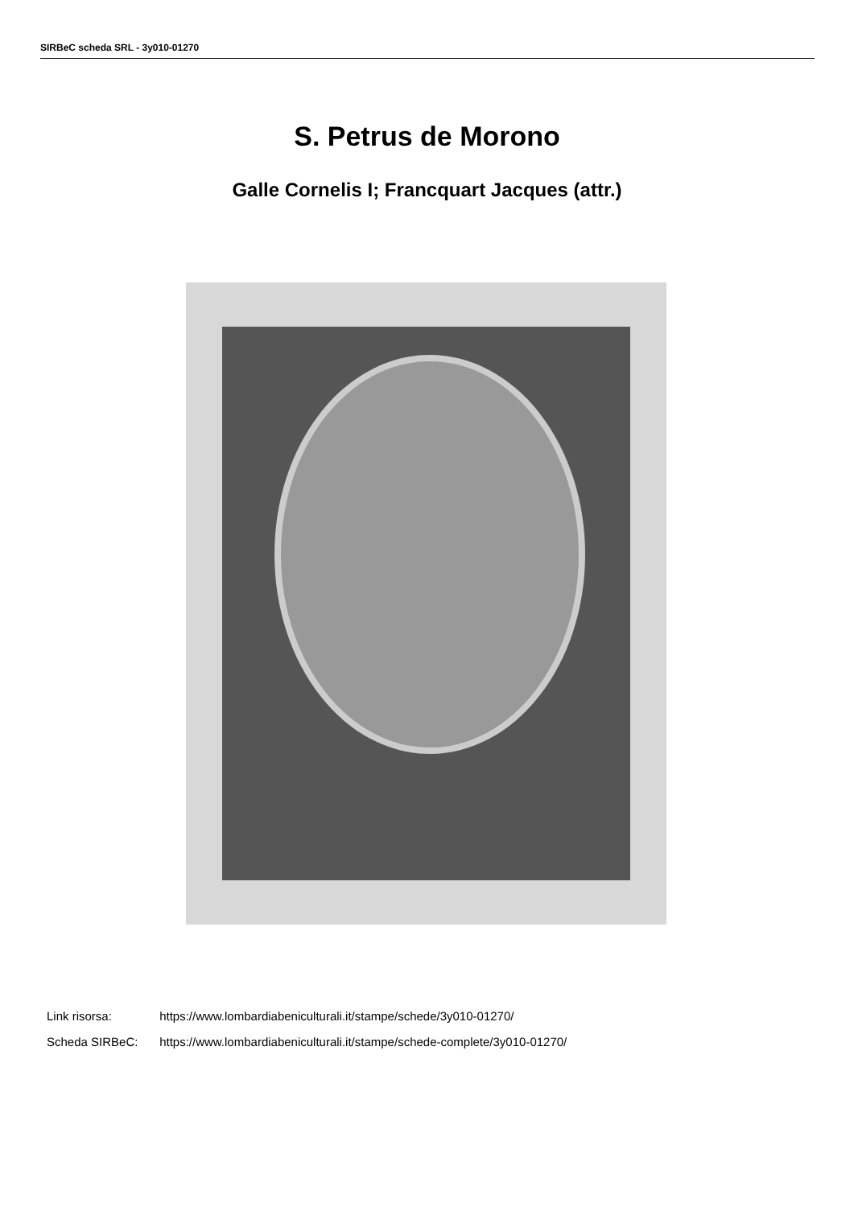SIRBeC scheda SRL - 3y010-01270
S. Petrus de Morono
Galle Cornelis I; Francquart Jacques (attr.)
Link risorsa: https://www.lombardiabeniculturali.it/stampe/schede/3y010-01270/
Scheda SIRBeC: https://www.lombardiabeniculturali.it/stampe/schede-complete/3y010-01270/